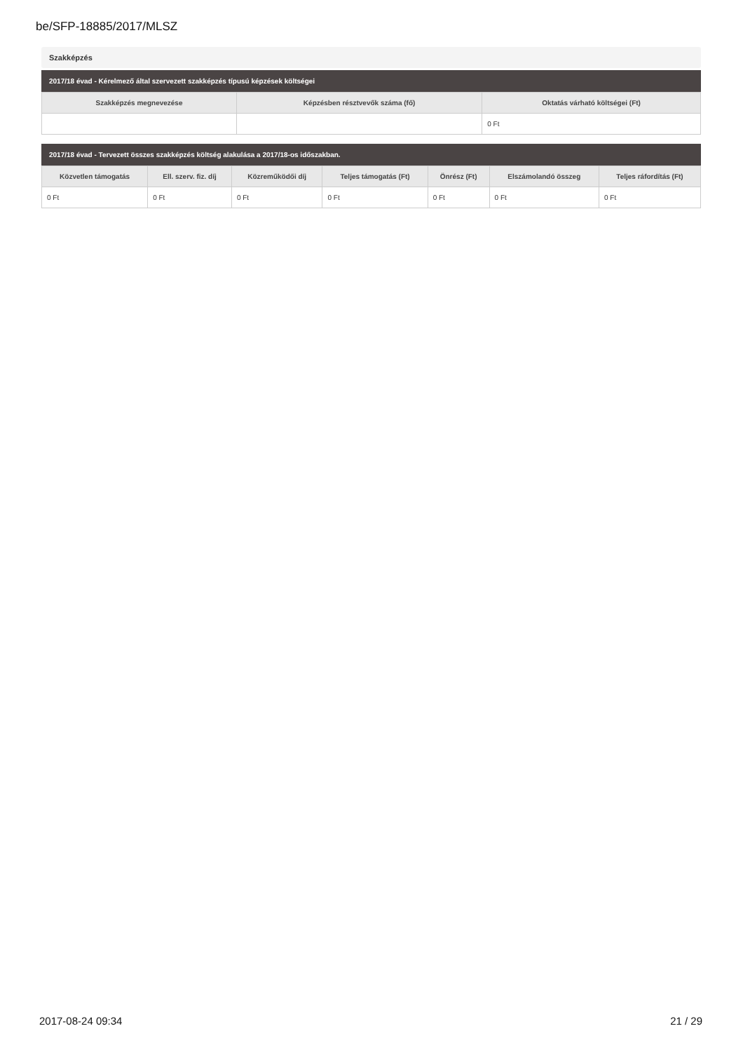be/SFP-18885/2017/MLSZ
Szakképzés
2017/18 évad - Kérelmező által szervezett szakképzés típusú képzések költségei
| Szakképzés megnevezése | Képzésben résztvevők száma (fő) | Oktatás várható költségei (Ft) |
| --- | --- | --- |
| | | 0 Ft |
2017/18 évad - Tervezett összes szakképzés költség alakulása a 2017/18-os időszakban.
| Közvetlen támogatás | Ell. szerv. fiz. díj | Közreműködői díj | Teljes támogatás (Ft) | Önrész (Ft) | Elszámolandó összeg | Teljes ráfordítás (Ft) |
| --- | --- | --- | --- | --- | --- | --- |
| 0 Ft | 0 Ft | 0 Ft | 0 Ft | 0 Ft | 0 Ft | 0 Ft |
2017-08-24 09:34 21 / 29